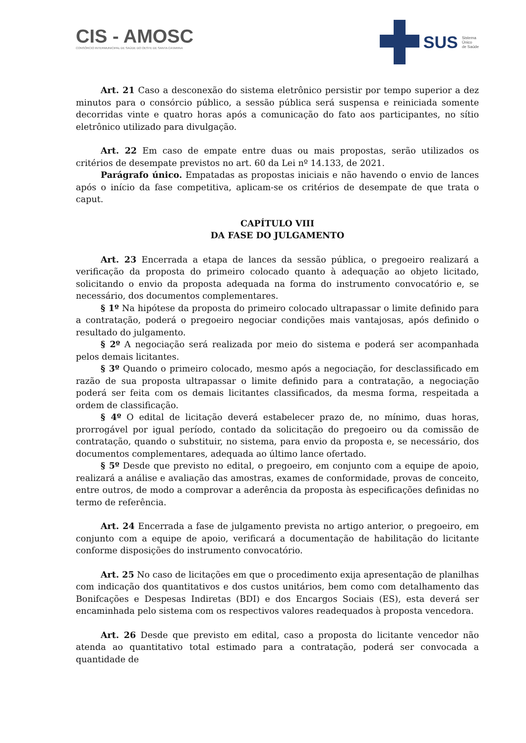CIS - AMOSC
CONSÓRCIO INTERMUNICIPAL DE SAÚDE DO OESTE DE SANTA CATARINA
SUS Sistema
Único
de Saúde
Art. 21 Caso a desconexão do sistema eletrônico persistir por tempo superior a dez minutos para o consórcio público, a sessão pública será suspensa e reiniciada somente decorridas vinte e quatro horas após a comunicação do fato aos participantes, no sítio eletrônico utilizado para divulgação.
Art. 22 Em caso de empate entre duas ou mais propostas, serão utilizados os critérios de desempate previstos no art. 60 da Lei nº 14.133, de 2021.
Parágrafo único. Empatadas as propostas iniciais e não havendo o envio de lances após o início da fase competitiva, aplicam-se os critérios de desempate de que trata o caput.
CAPÍTULO VIII
DA FASE DO JULGAMENTO
Art. 23 Encerrada a etapa de lances da sessão pública, o pregoeiro realizará a verificação da proposta do primeiro colocado quanto à adequação ao objeto licitado, solicitando o envio da proposta adequada na forma do instrumento convocatório e, se necessário, dos documentos complementares.
§ 1º Na hipótese da proposta do primeiro colocado ultrapassar o limite definido para a contratação, poderá o pregoeiro negociar condições mais vantajosas, após definido o resultado do julgamento.
§ 2º A negociação será realizada por meio do sistema e poderá ser acompanhada pelos demais licitantes.
§ 3º Quando o primeiro colocado, mesmo após a negociação, for desclassificado em razão de sua proposta ultrapassar o limite definido para a contratação, a negociação poderá ser feita com os demais licitantes classificados, da mesma forma, respeitada a ordem de classificação.
§ 4º O edital de licitação deverá estabelecer prazo de, no mínimo, duas horas, prorrogável por igual período, contado da solicitação do pregoeiro ou da comissão de contratação, quando o substituir, no sistema, para envio da proposta e, se necessário, dos documentos complementares, adequada ao último lance ofertado.
§ 5º Desde que previsto no edital, o pregoeiro, em conjunto com a equipe de apoio, realizará a análise e avaliação das amostras, exames de conformidade, provas de conceito, entre outros, de modo a comprovar a aderência da proposta às especificações definidas no termo de referência.
Art. 24 Encerrada a fase de julgamento prevista no artigo anterior, o pregoeiro, em conjunto com a equipe de apoio, verificará a documentação de habilitação do licitante conforme disposições do instrumento convocatório.
Art. 25 No caso de licitações em que o procedimento exija apresentação de planilhas com indicação dos quantitativos e dos custos unitários, bem como com detalhamento das Bonifcações e Despesas Indiretas (BDI) e dos Encargos Sociais (ES), esta deverá ser encaminhada pelo sistema com os respectivos valores readequados à proposta vencedora.
Art. 26 Desde que previsto em edital, caso a proposta do licitante vencedor não atenda ao quantitativo total estimado para a contratação, poderá ser convocada a quantidade de